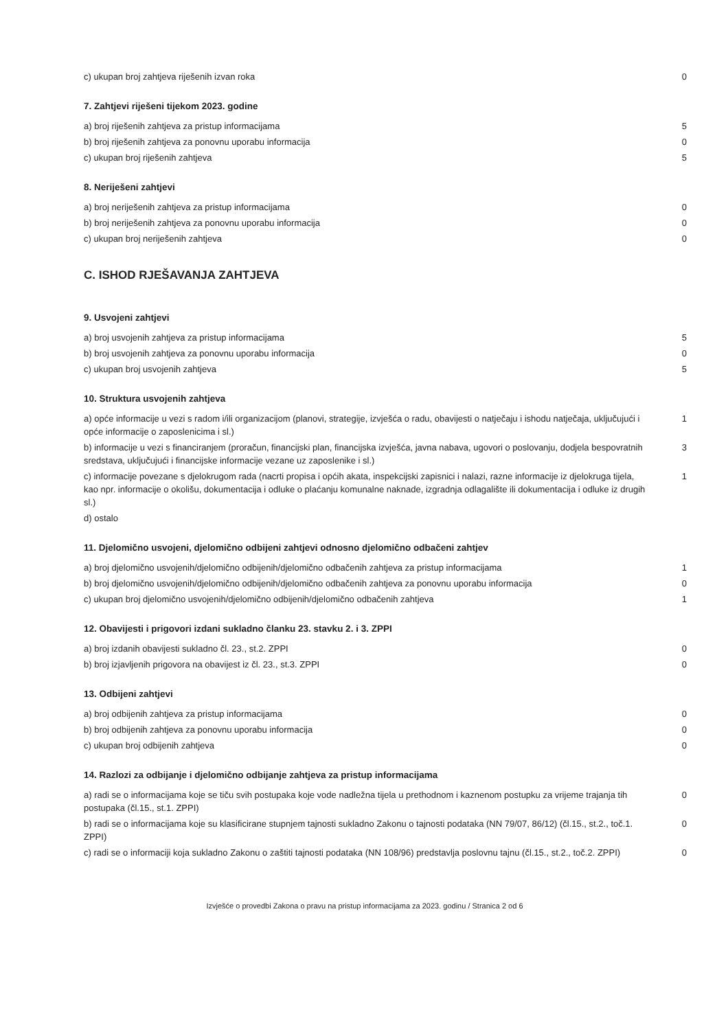| c) ukupan broj zahtjeva riješenih izvan roka | 0 |
7. Zahtjevi riješeni tijekom 2023. godine
| a) broj riješenih zahtjeva za pristup informacijama | 5 |
| b) broj riješenih zahtjeva za ponovnu uporabu informacija | 0 |
| c) ukupan broj riješenih zahtjeva | 5 |
8. Neriješeni zahtjevi
| a) broj neriješenih zahtjeva za pristup informacijama | 0 |
| b) broj neriješenih zahtjeva za ponovnu uporabu informacija | 0 |
| c) ukupan broj neriješenih zahtjeva | 0 |
C. ISHOD RJEŠAVANJA ZAHTJEVA
9. Usvojeni zahtjevi
| a) broj usvojenih zahtjeva za pristup informacijama | 5 |
| b) broj usvojenih zahtjeva za ponovnu uporabu informacija | 0 |
| c) ukupan broj usvojenih zahtjeva | 5 |
10. Struktura usvojenih zahtjeva
| a) opće informacije u vezi s radom i/ili organizacijom (planovi, strategije, izvješća o radu, obavijesti o natječaju i ishodu natječaja, uključujući i opće informacije o zaposlenicima i sl.) | 1 |
| b) informacije u vezi s financiranjem (proračun, financijski plan, financijska izvješća, javna nabava, ugovori o poslovanju, dodjela bespovratnih sredstava, uključujući i financijske informacije vezane uz zaposlenike i sl.) | 3 |
| c) informacije povezane s djelokrugom rada (nacrti propisa i općih akata, inspekcijski zapisnici i nalazi, razne informacije iz djelokruga tijela, kao npr. informacije o okolišu, dokumentacija i odluke o plaćanju komunalne naknade, izgradnja odlagalište ili dokumentacija i odluke iz drugih sl.) | 1 |
| d) ostalo | |
11. Djelomično usvojeni, djelomično odbijeni zahtjevi odnosno djelomično odbačeni zahtjev
| a) broj djelomično usvojenih/djelomično odbijenih/djelomično odbačenih zahtjeva za pristup informacijama | 1 |
| b) broj djelomično usvojenih/djelomično odbijenih/djelomično odbačenih zahtjeva za ponovnu uporabu informacija | 0 |
| c) ukupan broj djelomično usvojenih/djelomično odbijenih/djelomično odbačenih zahtjeva | 1 |
12. Obavijesti i prigovori izdani sukladno članku 23. stavku 2. i 3. ZPPI
| a) broj izdanih obavijesti sukladno čl. 23., st.2. ZPPI | 0 |
| b) broj izjavljenih prigovora na obavijest iz čl. 23., st.3. ZPPI | 0 |
13. Odbijeni zahtjevi
| a) broj odbijenih zahtjeva za pristup informacijama | 0 |
| b) broj odbijenih zahtjeva za ponovnu uporabu informacija | 0 |
| c) ukupan broj odbijenih zahtjeva | 0 |
14. Razlozi za odbijanje i djelomično odbijanje zahtjeva za pristup informacijama
| a) radi se o informacijama koje se tiču svih postupaka koje vode nadležna tijela u prethodnom i kaznenom postupku za vrijeme trajanja tih postupaka (čl.15., st.1. ZPPI) | 0 |
| b) radi se o informacijama koje su klasificirane stupnjem tajnosti sukladno Zakonu o tajnosti podataka (NN 79/07, 86/12) (čl.15., st.2., toč.1. ZPPI) | 0 |
| c) radi se o informaciji koja sukladno Zakonu o zaštiti tajnosti podataka (NN 108/96) predstavlja poslovnu tajnu (čl.15., st.2., toč.2. ZPPI) | 0 |
Izvješće o provedbi Zakona o pravu na pristup informacijama za 2023. godinu / Stranica 2 od 6